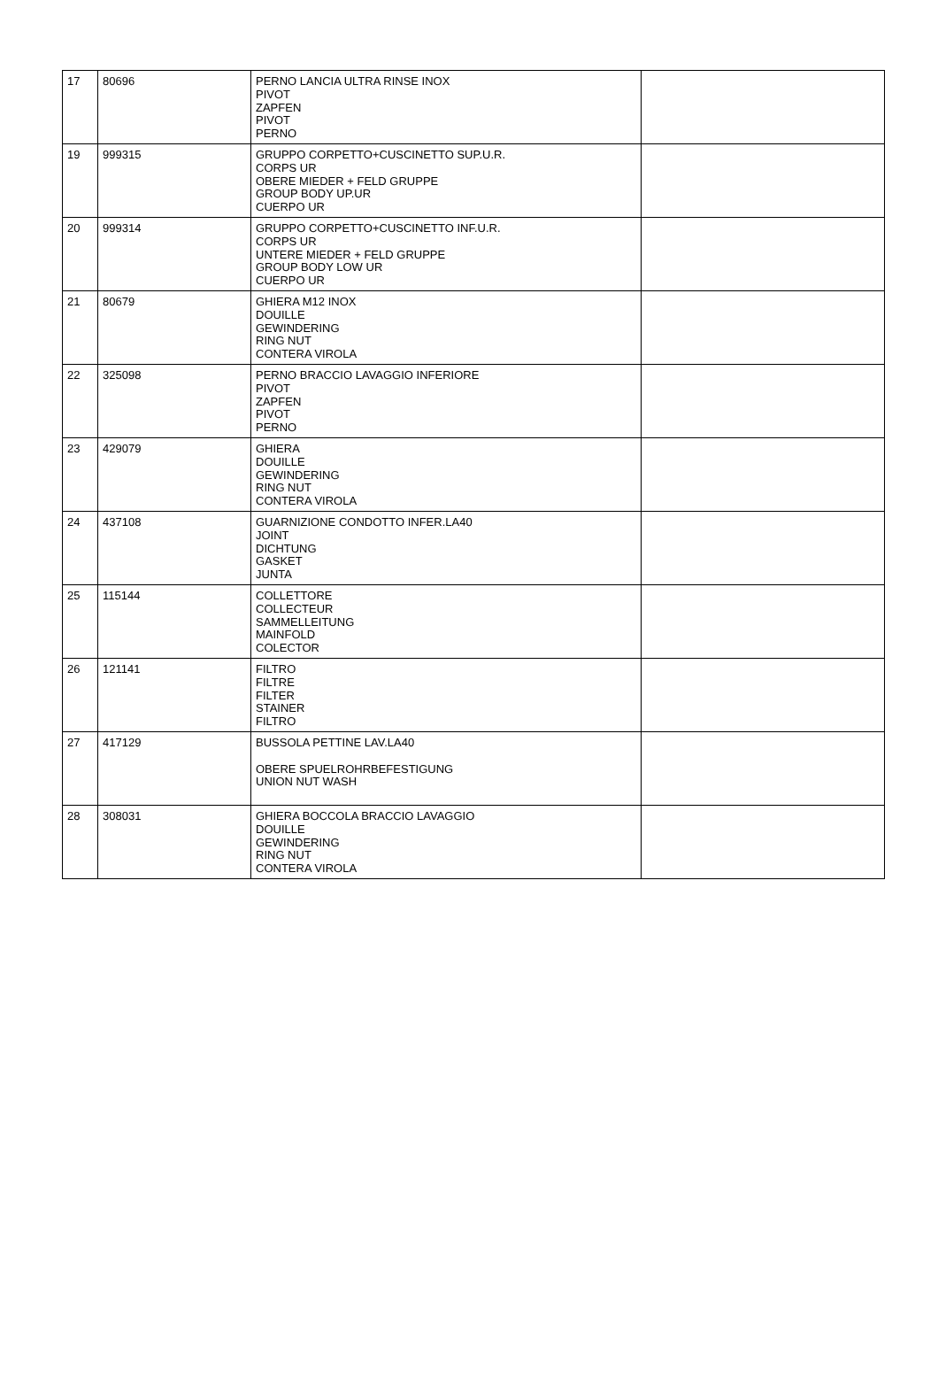| 17 | 80696 | PERNO LANCIA ULTRA RINSE INOX PIVOT ZAPFEN PIVOT PERNO | |
| 19 | 999315 | GRUPPO CORPETTO+CUSCINETTO SUP.U.R. CORPS UR OBERE MIEDER + FELD GRUPPE GROUP BODY UP.UR CUERPO UR | |
| 20 | 999314 | GRUPPO CORPETTO+CUSCINETTO INF.U.R. CORPS UR UNTERE MIEDER + FELD GRUPPE GROUP BODY LOW UR CUERPO UR | |
| 21 | 80679 | GHIERA M12 INOX DOUILLE GEWINDERING RING NUT CONTERA VIROLA | |
| 22 | 325098 | PERNO BRACCIO LAVAGGIO INFERIORE PIVOT ZAPFEN PIVOT PERNO | |
| 23 | 429079 | GHIERA DOUILLE GEWINDERING RING NUT CONTERA VIROLA | |
| 24 | 437108 | GUARNIZIONE CONDOTTO INFER.LA40 JOINT DICHTUNG GASKET JUNTA | |
| 25 | 115144 | COLLETTORE COLLECTEUR SAMMELLEITUNG MAINFOLD COLECTOR | |
| 26 | 121141 | FILTRO FILTRE FILTER STAINER FILTRO | |
| 27 | 417129 | BUSSOLA PETTINE LAV.LA40 OBERE SPUELROHRBEFESTIGUNG UNION NUT WASH | |
| 28 | 308031 | GHIERA BOCCOLA BRACCIO LAVAGGIO DOUILLE GEWINDERING RING NUT CONTERA VIROLA | |